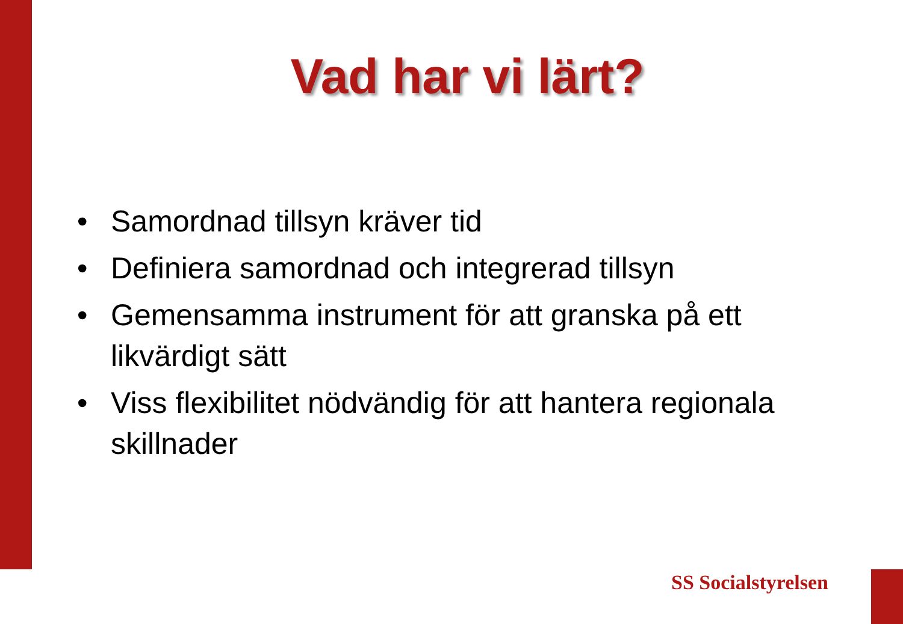Vad har vi lärt?
• Samordnad tillsyn kräver tid
• Definiera samordnad och integrerad tillsyn
• Gemensamma instrument för att granska på ett likvärdigt sätt
• Viss flexibilitet nödvändig för att hantera regionala skillnader
SS Socialstyrelsen